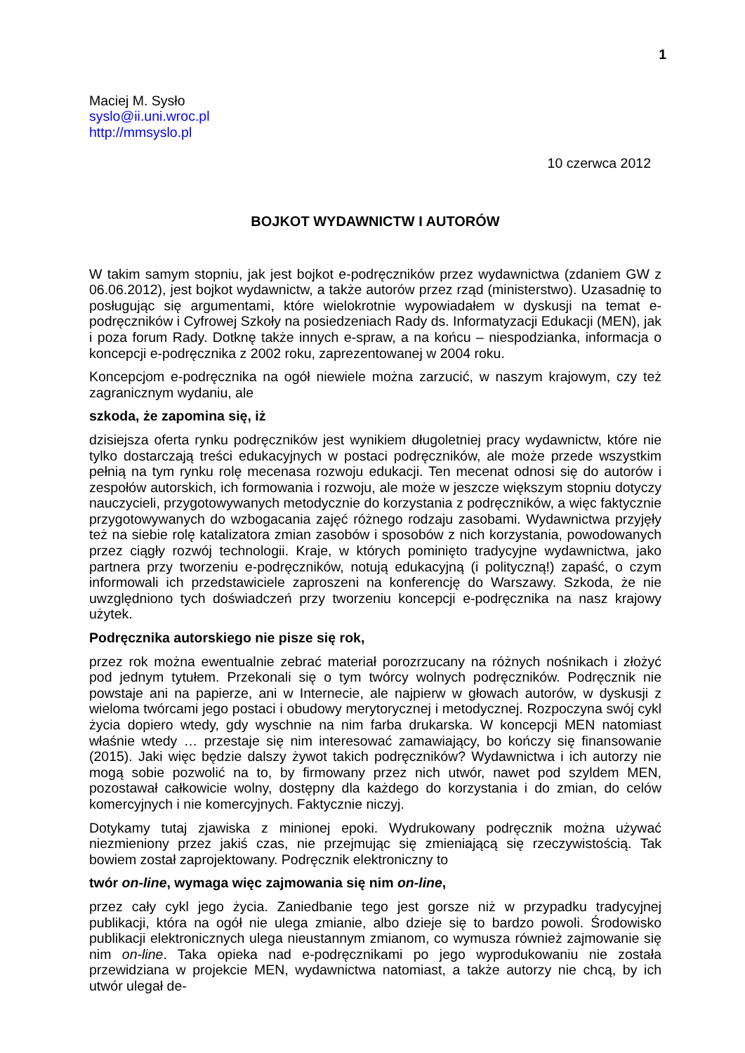1
Maciej M. Sysło
syslo@ii.uni.wroc.pl
http://mmsyslo.pl
10 czerwca 2012
BOJKOT WYDAWNICTW I AUTORÓW
W takim samym stopniu, jak jest bojkot e-podręczników przez wydawnictwa (zdaniem GW z 06.06.2012), jest bojkot wydawnictw, a także autorów przez rząd (ministerstwo). Uzasadnię to posługując się argumentami, które wielokrotnie wypowiadałem w dyskusji na temat e-podręczników i Cyfrowej Szkoły na posiedzeniach Rady ds. Informatyzacji Edukacji (MEN), jak i poza forum Rady. Dotknę także innych e-spraw, a na końcu – niespodzianka, informacja o koncepcji e-podręcznika z 2002 roku, zaprezentowanej w 2004 roku.
Koncepcjom e-podręcznika na ogół niewiele można zarzucić, w naszym krajowym, czy też zagranicznym wydaniu, ale
szkoda, że zapomina się, iż
dzisiejsza oferta rynku podręczników jest wynikiem długoletniej pracy wydawnictw, które nie tylko dostarczają treści edukacyjnych w postaci podręczników, ale może przede wszystkim pełnią na tym rynku rolę mecenasa rozwoju edukacji. Ten mecenat odnosi się do autorów i zespołów autorskich, ich formowania i rozwoju, ale może w jeszcze większym stopniu dotyczy nauczycieli, przygotowywanych metodycznie do korzystania z podręczników, a więc faktycznie przygotowywanych do wzbogacania zajęć różnego rodzaju zasobami. Wydawnictwa przyjęły też na siebie rolę katalizatora zmian zasobów i sposobów z nich korzystania, powodowanych przez ciągły rozwój technologii. Kraje, w których pominięto tradycyjne wydawnictwa, jako partnera przy tworzeniu e-podręczników, notują edukacyjną (i polityczną!) zapaść, o czym informowali ich przedstawiciele zaproszeni na konferencję do Warszawy. Szkoda, że nie uwzględniono tych doświadczeń przy tworzeniu koncepcji e-podręcznika na nasz krajowy użytek.
Podręcznika autorskiego nie pisze się rok,
przez rok można ewentualnie zebrać materiał porozrzucany na różnych nośnikach i złożyć pod jednym tytułem. Przekonali się o tym twórcy wolnych podręczników. Podręcznik nie powstaje ani na papierze, ani w Internecie, ale najpierw w głowach autorów, w dyskusji z wieloma twórcami jego postaci i obudowy merytorycznej i metodycznej. Rozpoczyna swój cykl życia dopiero wtedy, gdy wyschnie na nim farba drukarska. W koncepcji MEN natomiast właśnie wtedy … przestaje się nim interesować zamawiający, bo kończy się finansowanie (2015). Jaki więc będzie dalszy żywot takich podręczników? Wydawnictwa i ich autorzy nie mogą sobie pozwolić na to, by firmowany przez nich utwór, nawet pod szyldem MEN, pozostawał całkowicie wolny, dostępny dla każdego do korzystania i do zmian, do celów komercyjnych i nie komercyjnych. Faktycznie niczyj.
Dotykamy tutaj zjawiska z minionej epoki. Wydrukowany podręcznik można używać niezmieniony przez jakiś czas, nie przejmując się zmieniającą się rzeczywistością. Tak bowiem został zaprojektowany. Podręcznik elektroniczny to
twór on-line, wymaga więc zajmowania się nim on-line,
przez cały cykl jego życia. Zaniedbanie tego jest gorsze niż w przypadku tradycyjnej publikacji, która na ogół nie ulega zmianie, albo dzieje się to bardzo powoli. Środowisko publikacji elektronicznych ulega nieustannym zmianom, co wymusza również zajmowanie się nim on-line. Taka opieka nad e-podręcznikami po jego wyprodukowaniu nie została przewidziana w projekcie MEN, wydawnictwa natomiast, a także autorzy nie chcą, by ich utwór ulegał de-